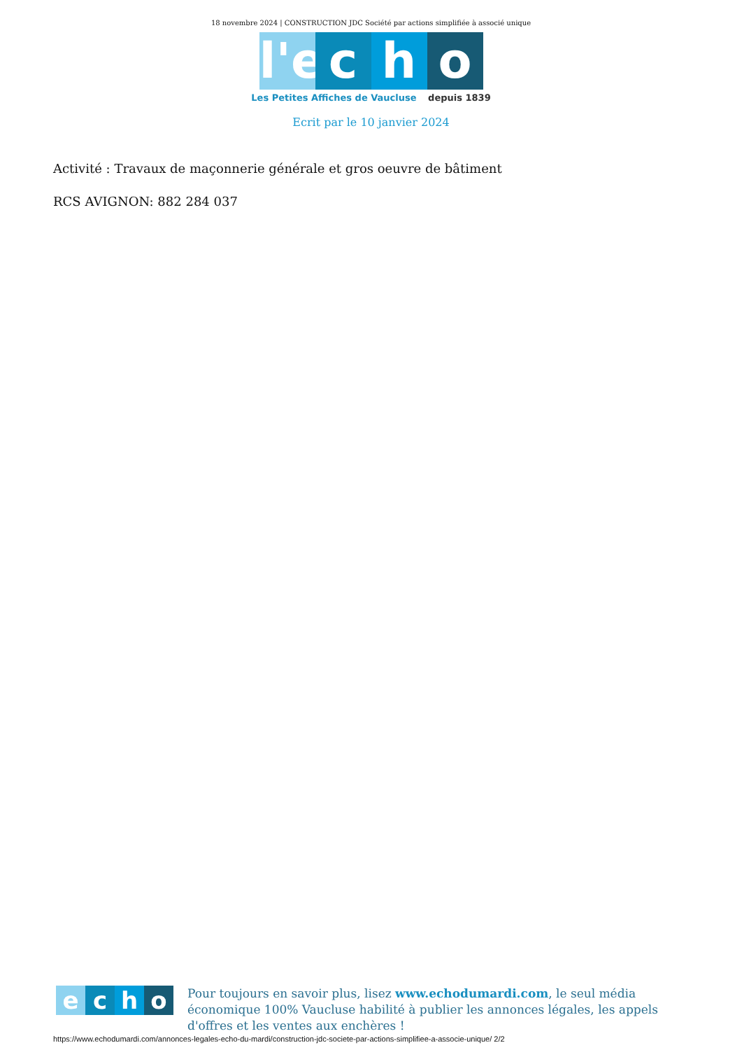18 novembre 2024 | CONSTRUCTION JDC Société par actions simplifiée à associé unique
l'e
c h o
Les Petites Affiches de Vaucluse depuis 1839
Ecrit par le 10 janvier 2024
Activité : Travaux de maçonnerie générale et gros oeuvre de bâtiment
RCS AVIGNON: 882 284 037
e c h o
Pour toujours en savoir plus, lisez www.echodumardi.com, le seul média économique 100% Vaucluse habilité à publier les annonces légales, les appels d'offres et les ventes aux enchères !
https://www.echodumardi.com/annonces-legales-echo-du-mardi/construction-jdc-societe-par-actions-simplifiee-a-associe-unique/ 2/2